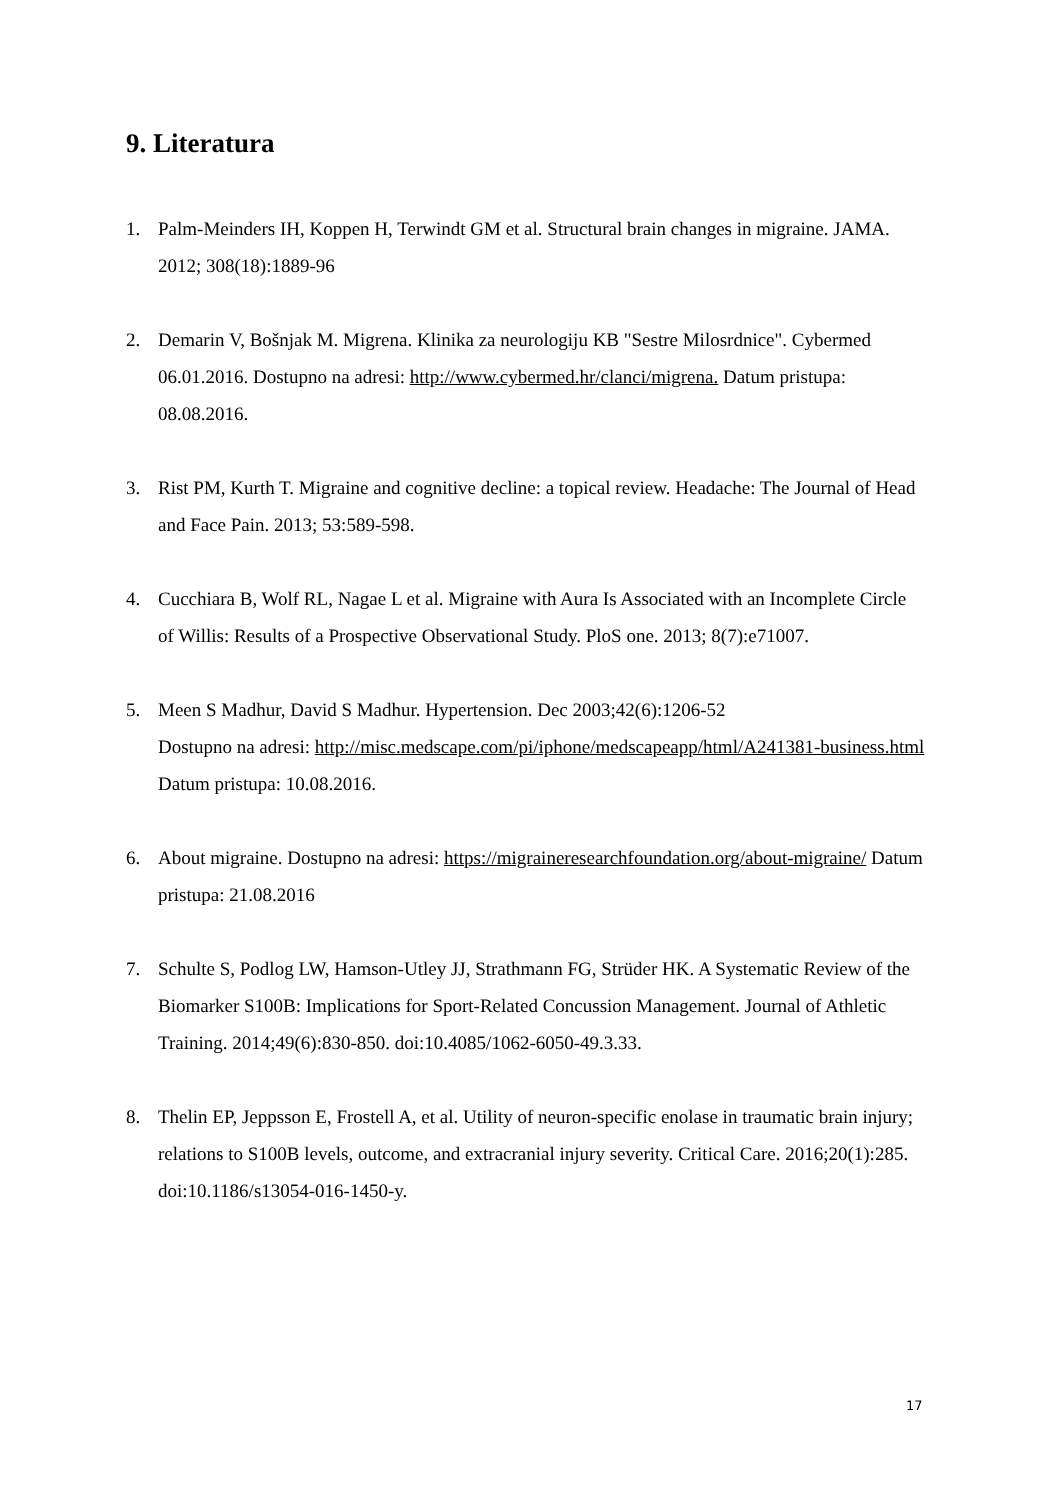9. Literatura
1. Palm-Meinders IH, Koppen H, Terwindt GM et al. Structural brain changes in migraine. JAMA. 2012; 308(18):1889-96
2. Demarin V, Bošnjak M. Migrena. Klinika za neurologiju KB "Sestre Milosrdnice". Cybermed 06.01.2016. Dostupno na adresi: http://www.cybermed.hr/clanci/migrena. Datum pristupa: 08.08.2016.
3. Rist PM, Kurth T. Migraine and cognitive decline: a topical review. Headache: The Journal of Head and Face Pain. 2013; 53:589-598.
4. Cucchiara B, Wolf RL, Nagae L et al. Migraine with Aura Is Associated with an Incomplete Circle of Willis: Results of a Prospective Observational Study. PloS one. 2013; 8(7):e71007.
5. Meen S Madhur, David S Madhur. Hypertension. Dec 2003;42(6):1206-52
Dostupno na adresi: http://misc.medscape.com/pi/iphone/medscapeapp/html/A241381-business.html Datum pristupa: 10.08.2016.
6. About migraine. Dostupno na adresi: https://migraineresearchfoundation.org/about-migraine/ Datum pristupa: 21.08.2016
7. Schulte S, Podlog LW, Hamson-Utley JJ, Strathmann FG, Strüder HK. A Systematic Review of the Biomarker S100B: Implications for Sport-Related Concussion Management. Journal of Athletic Training. 2014;49(6):830-850. doi:10.4085/1062-6050-49.3.33.
8. Thelin EP, Jeppsson E, Frostell A, et al. Utility of neuron-specific enolase in traumatic brain injury; relations to S100B levels, outcome, and extracranial injury severity. Critical Care. 2016;20(1):285. doi:10.1186/s13054-016-1450-y.
17